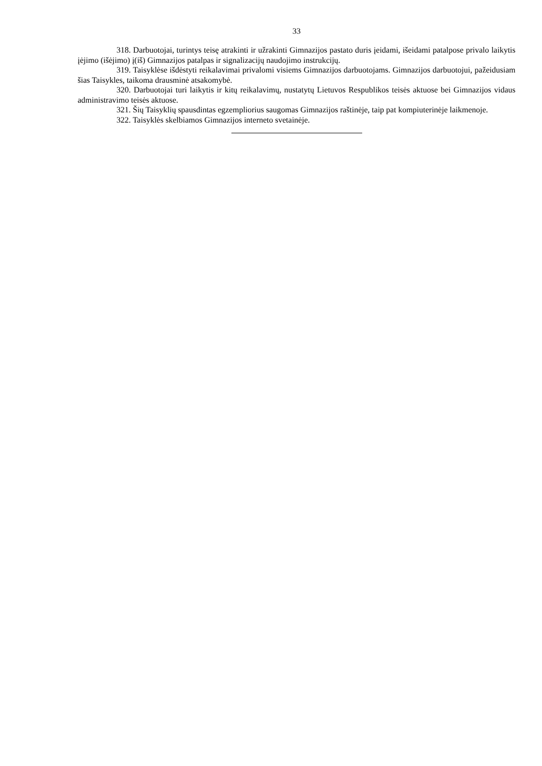33
318. Darbuotojai, turintys teisę atrakinti ir užrakinti Gimnazijos pastato duris įeidami, išeidami patalpose privalo laikytis įėjimo (išėjimo) į(iš) Gimnazijos patalpas ir signalizacijų naudojimo instrukcijų.
319. Taisyklėse išdėstyti reikalavimai privalomi visiems Gimnazijos darbuotojams. Gimnazijos darbuotojui, pažeidusiam šias Taisykles, taikoma drausminė atsakomybė.
320. Darbuotojai turi laikytis ir kitų reikalavimų, nustatytų Lietuvos Respublikos teisės aktuose bei Gimnazijos vidaus administravimo teisės aktuose.
321. Šių Taisyklių spausdintas egzempliorius saugomas Gimnazijos raštinėje, taip pat kompiuterinėje laikmenoje.
322. Taisyklės skelbiamos Gimnazijos interneto svetainėje.